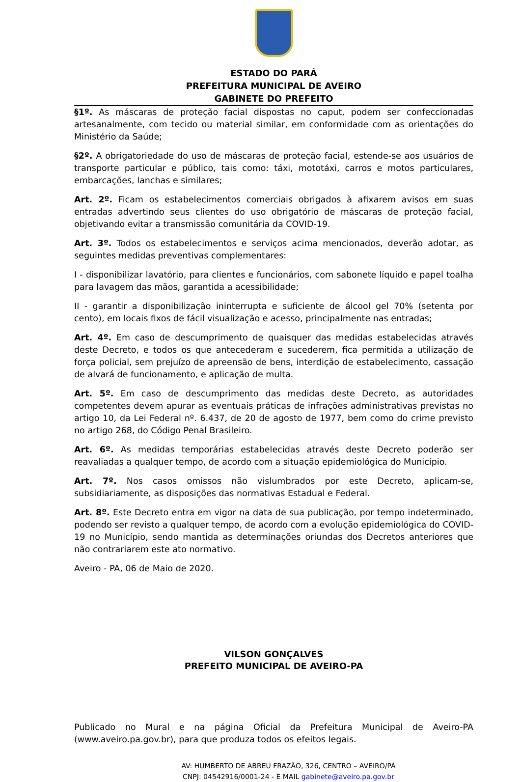ESTADO DO PARÁ
PREFEITURA MUNICIPAL DE AVEIRO
GABINETE DO PREFEITO
§1º. As máscaras de proteção facial dispostas no caput, podem ser confeccionadas artesanalmente, com tecido ou material similar, em conformidade com as orientações do Ministério da Saúde;
§2º. A obrigatoriedade do uso de máscaras de proteção facial, estende-se aos usuários de transporte particular e público, tais como: táxi, mototáxi, carros e motos particulares, embarcações, lanchas e similares;
Art. 2º. Ficam os estabelecimentos comerciais obrigados à afixarem avisos em suas entradas advertindo seus clientes do uso obrigatório de máscaras de proteção facial, objetivando evitar a transmissão comunitária da COVID-19.
Art. 3º. Todos os estabelecimentos e serviços acima mencionados, deverão adotar, as seguintes medidas preventivas complementares:
I - disponibilizar lavatório, para clientes e funcionários, com sabonete líquido e papel toalha para lavagem das mãos, garantida a acessibilidade;
II - garantir a disponibilização ininterrupta e suficiente de álcool gel 70% (setenta por cento), em locais fixos de fácil visualização e acesso, principalmente nas entradas;
Art. 4º. Em caso de descumprimento de quaisquer das medidas estabelecidas através deste Decreto, e todos os que antecederam e sucederem, fica permitida a utilização de força policial, sem prejuízo de apreensão de bens, interdição de estabelecimento, cassação de alvará de funcionamento, e aplicação de multa.
Art. 5º. Em caso de descumprimento das medidas deste Decreto, as autoridades competentes devem apurar as eventuais práticas de infrações administrativas previstas no artigo 10, da Lei Federal nº. 6.437, de 20 de agosto de 1977, bem como do crime previsto no artigo 268, do Código Penal Brasileiro.
Art. 6º. As medidas temporárias estabelecidas através deste Decreto poderão ser reavaliadas a qualquer tempo, de acordo com a situação epidemiológica do Município.
Art. 7º. Nos casos omissos não vislumbrados por este Decreto, aplicam-se, subsidiariamente, as disposições das normativas Estadual e Federal.
Art. 8º. Este Decreto entra em vigor na data de sua publicação, por tempo indeterminado, podendo ser revisto a qualquer tempo, de acordo com a evolução epidemiológica do COVID-19 no Município, sendo mantida as determinações oriundas dos Decretos anteriores que não contrariarem este ato normativo.
Aveiro - PA, 06 de Maio de 2020.
VILSON GONÇALVES
PREFEITO MUNICIPAL DE AVEIRO-PA
Publicado no Mural e na página Oficial da Prefeitura Municipal de Aveiro-PA (www.aveiro.pa.gov.br), para que produza todos os efeitos legais.
AV: HUMBERTO DE ABREU FRAZÃO, 326, CENTRO – AVEIRO/PÁ
CNPJ: 04542916/0001-24 - E MAIL gabinete@aveiro.pa.gov.br